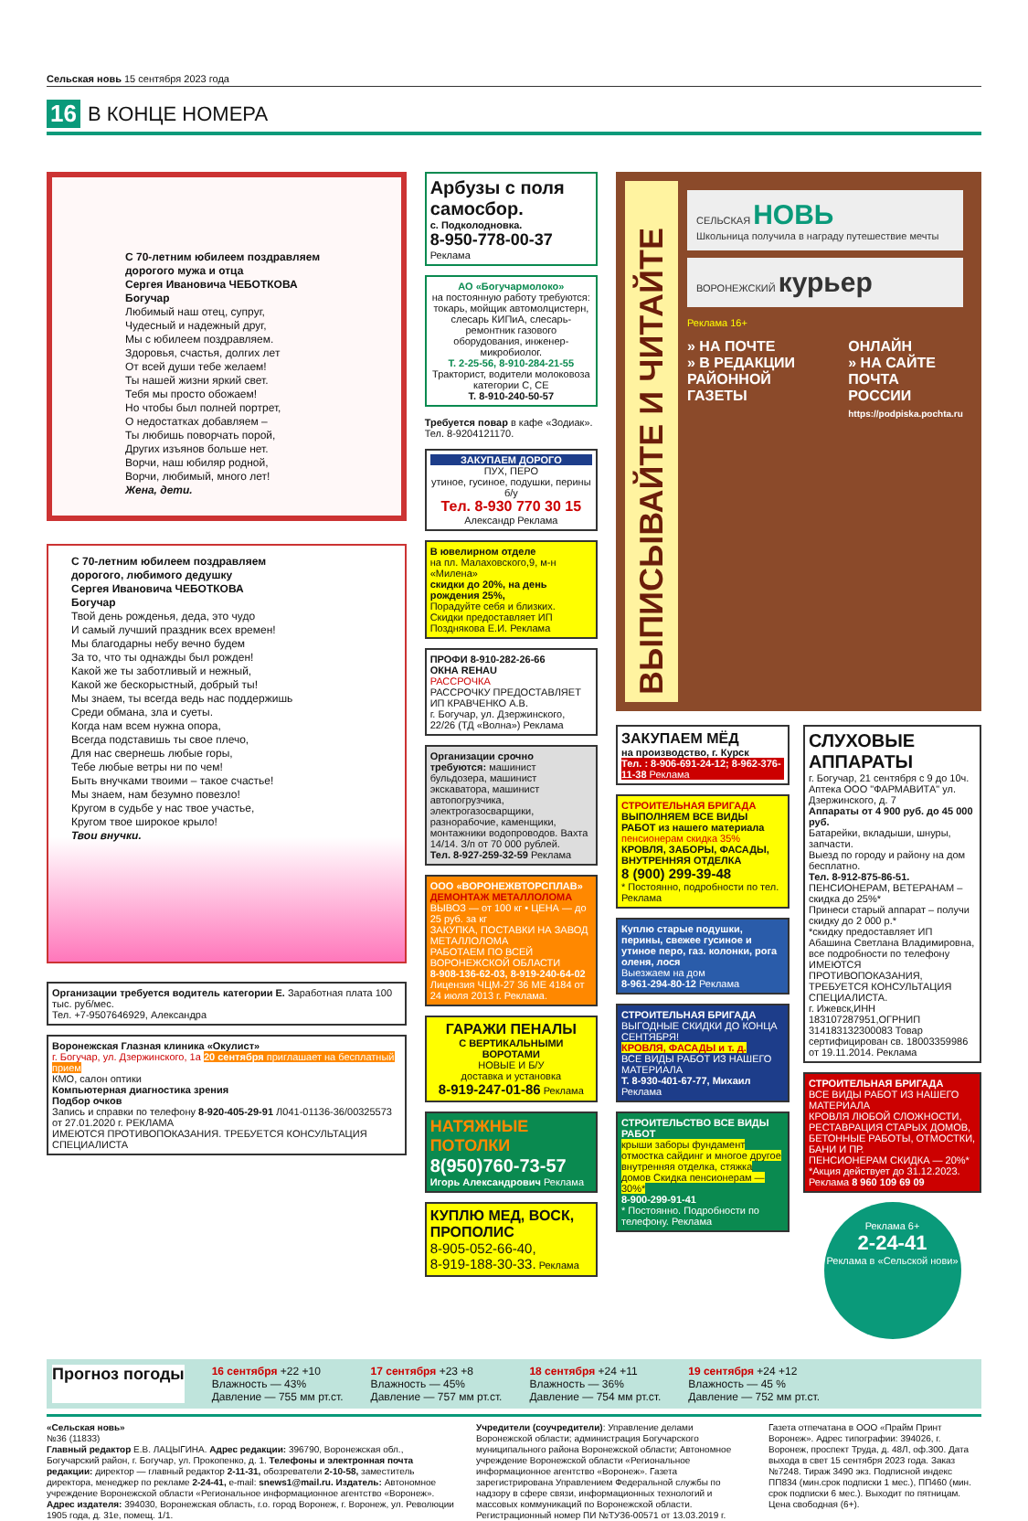Сельская новь 15 сентября 2023 года
16
В КОНЦЕ НОМЕРА
С 70-летним юбилеем поздравляем
дорогого мужа и отца
Сергея Ивановича ЧЕБОТКОВА
Богучар
Любимый наш отец, супруг,
Чудесный и надежный друг,
Мы с юбилеем поздравляем.
Здоровья, счастья, долгих лет
От всей души тебе желаем!
Ты нашей жизни яркий свет.
Тебя мы просто обожаем!
Но чтобы был полней портрет,
О недостатках добавляем –
Ты любишь поворчать порой,
Других изъянов больше нет.
Ворчи, наш юбиляр родной,
Ворчи, любимый, много лет!
Жена, дети.
С 70-летним юбилеем поздравляем
дорогого, любимого дедушку
Сергея Ивановича ЧЕБОТКОВА
Богучар
Твой день рожденья, деда, это чудо
И самый лучший праздник всех времен!
Мы благодарны небу вечно будем
За то, что ты однажды был рожден!
Какой же ты заботливый и нежный,
Какой же бескорыстный, добрый ты!
Мы знаем, ты всегда ведь нас поддержишь
Среди обмана, зла и суеты.
Когда нам всем нужна опора,
Всегда подставишь ты свое плечо,
Для нас свернешь любые горы,
Тебе любые ветры ни по чем!
Быть внучками твоими – такое счастье!
Мы знаем, нам безумно повезло!
Кругом в судьбе у нас твое участье,
Кругом твое широкое крыло!
Твои внучки.
Организации требуется водитель категории Е. Заработная плата 100 тыс. руб/мес.
Тел. +7-9507646929, Александра
Воронежская Глазная клиника «Окулист»
г. Богучар, ул. Дзержинского, 1а 20 сентября приглашает на бесплатный прием
КМО, салон оптики
Компьютерная диагностика зрения
Подбор очков
Запись и справки по телефону 8-920-405-29-91 Л041-01136-36/00325573 от 27.01.2020 г. РЕКЛАМА
ИМЕЮТСЯ ПРОТИВОПОКАЗАНИЯ. ТРЕБУЕТСЯ КОНСУЛЬТАЦИЯ СПЕЦИАЛИСТА
Арбузы с поля самосбор.
с. Подколодновка.
8-950-778-00-37 Реклама
АО «Богучармолоко»
на постоянную работу требуются:
токарь, мойщик автомолцистерн, слесарь КИПиА, слесарь-ремонтник газового оборудования, инженер-микробиолог.
Т. 2-25-56, 8-910-284-21-55
Тракторист, водители молоковоза категории С, СЕ
Т. 8-910-240-50-57
Требуется повар в кафе «Зодиак».
Тел. 8-9204121170.
ЗАКУПАЕМ ДОРОГО
ПУХ, ПЕРО
утиное, гусиное, подушки, перины б/у
Тел. 8-930 770 30 15
Александр Реклама
В ювелирном отделе
на пл. Малаховского,9, м-н «Милена»
скидки до 20%, на день рождения 25%,
Порадуйте себя и близких.
Скидки предоставляет ИП Позднякова Е.И. Реклама
ПРОФИ 8-910-282-26-66
ОКНА REHAU
РАССРОЧКА
РАССРОЧКУ ПРЕДОСТАВЛЯЕТ ИП КРАВЧЕНКО А.В.
г. Богучар, ул. Дзержинского, 22/26 (ТД «Волна») Реклама
Организации срочно требуются: машинист бульдозера, машинист экскаватора, машинист автопогрузчика, электрогазосварщики, разнорабочие, каменщики, монтажники водопроводов. Вахта 14/14. З/п от 70 000 рублей.
Тел. 8-927-259-32-59 Реклама
ООО «ВОРОНЕЖВТОРСПЛАВ»
ДЕМОНТАЖ МЕТАЛЛОЛОМА
ВЫВОЗ — от 100 кг • ЦЕНА — до 25 руб. за кг
ЗАКУПКА, ПОСТАВКИ НА ЗАВОД МЕТАЛЛОЛОМА
РАБОТАЕМ ПО ВСЕЙ ВОРОНЕЖСКОЙ ОБЛАСТИ
8-908-136-62-03, 8-919-240-64-02
Лицензия ЧЦМ-27 36 МЕ 4184 от 24 июля 2013 г. Реклама.
ГАРАЖИ ПЕНАЛЫ
С ВЕРТИКАЛЬНЫМИ ВОРОТАМИ
НОВЫЕ И Б/У
доставка и установка
8-919-247-01-86 Реклама
НАТЯЖНЫЕ ПОТОЛКИ
8(950)760-73-57
Игорь Александрович Реклама
КУПЛЮ МЕД, ВОСК, ПРОПОЛИС
8-905-052-66-40,
8-919-188-30-33. Реклама
ВЫПИСЫВАЙТЕ И ЧИТАЙТЕ
СЕЛЬСКАЯ НОВЬ
Школьница получила в награду путешествие мечты
ВОРОНЕЖСКИЙ курьер
Реклама 16+
» НА ПОЧТЕ
» В РЕДАКЦИИ РАЙОННОЙ ГАЗЕТЫ
ОНЛАЙН
» НА САЙТЕ ПОЧТА РОССИИ
https://podpiska.pochta.ru
ЗАКУПАЕМ МЁД
на производство, г. Курск
Тел. : 8-906-691-24-12; 8-962-376-11-38 Реклама
СТРОИТЕЛЬНАЯ БРИГАДА
ВЫПОЛНЯЕМ ВСЕ ВИДЫ РАБОТ из нашего материала
пенсионерам скидка 35%
КРОВЛЯ, ЗАБОРЫ, ФАСАДЫ, ВНУТРЕННЯЯ ОТДЕЛКА
8 (900) 299-39-48
* Постоянно, подробности по тел. Реклама
Куплю старые подушки, перины, свежее гусиное и утиное перо, газ. колонки, рога оленя, лося
Выезжаем на дом
8-961-294-80-12 Реклама
СТРОИТЕЛЬНАЯ БРИГАДА
ВЫГОДНЫЕ СКИДКИ ДО КОНЦА СЕНТЯБРЯ!
КРОВЛЯ, ФАСАДЫ и т. д.
ВСЕ ВИДЫ РАБОТ ИЗ НАШЕГО МАТЕРИАЛА
Т. 8-930-401-67-77, Михаил Реклама
СТРОИТЕЛЬСТВО ВСЕ ВИДЫ РАБОТ
крыши заборы фундамент отмостка сайдинг и многое другое внутренняя отделка, стяжка домов Скидка пенсионерам — 30%*
8-900-299-91-41
* Постоянно. Подробности по телефону. Реклама
СЛУХОВЫЕ АППАРАТЫ
г. Богучар, 21 сентября с 9 до 10ч.
Аптека ООО "ФАРМАВИТА" ул. Дзержинского, д. 7
Аппараты от 4 900 руб. до 45 000 руб.
Батарейки, вкладыши, шнуры, запчасти.
Выезд по городу и району на дом бесплатно.
Тел. 8-912-875-86-51.
ПЕНСИОНЕРАМ, ВЕТЕРАНАМ – скидка до 25%*
Принеси старый аппарат – получи скидку до 2 000 р.*
*скидку предоставляет ИП Абашина Светлана Владимировна, все подробности по телефону
ИМЕЮТСЯ ПРОТИВОПОКАЗАНИЯ, ТРЕБУЕТСЯ КОНСУЛЬТАЦИЯ СПЕЦИАЛИСТА.
г. Ижевск,ИНН 183107287951,ОГРНИП 314183132300083 Товар сертифицирован св. 18003359986 от 19.11.2014. Реклама
СТРОИТЕЛЬНАЯ БРИГАДА
ВСЕ ВИДЫ РАБОТ ИЗ НАШЕГО МАТЕРИАЛА
КРОВЛЯ ЛЮБОЙ СЛОЖНОСТИ, РЕСТАВРАЦИЯ СТАРЫХ ДОМОВ, БЕТОННЫЕ РАБОТЫ, ОТМОСТКИ, БАНИ И ПР.
ПЕНСИОНЕРАМ СКИДКА — 20%*
*Акция действует до 31.12.2023. Реклама 8 960 109 69 09
Реклама 6+
2-24-41
Реклама в «Сельской нови»
Прогноз погоды
16 сентября +22 +10
Влажность — 43%
Давление — 755 мм рт.ст.
17 сентября +23 +8
Влажность — 45%
Давление — 757 мм рт.ст.
18 сентября +24 +11
Влажность — 36%
Давление — 754 мм рт.ст.
19 сентября +24 +12
Влажность — 45 %
Давление — 752 мм рт.ст.
«Сельская новь»
№36 (11833)
Главный редактор Е.В. ЛАЦЫГИНА. Адрес редакции: 396790, Воронежская обл., Богучарский район, г. Богучар, ул. Прокопенко, д. 1. Телефоны и электронная почта редакции: директор — главный редактор 2-11-31, обозреватели 2-10-58, заместитель директора, менеджер по рекламе 2-24-41, e-mail: snews1@mail.ru. Издатель: Автономное учреждение Воронежской области «Региональное информационное агентство «Воронеж». Адрес издателя: 394030, Воронежская область, г.о. город Воронеж, г. Воронеж, ул. Революции 1905 года, д. 31е, помещ. 1/1.
Учредители (соучредители): Управление делами Воронежской области; администрация Богучарского муниципального района Воронежской области; Автономное учреждение Воронежской области «Региональное информационное агентство «Воронеж». Газета зарегистрирована Управлением Федеральной службы по надзору в сфере связи, информационных технологий и массовых коммуникаций по Воронежской области. Регистрационный номер ПИ №ТУ36-00571 от 13.03.2019 г.
Газета отпечатана в ООО «Прайм Принт Воронеж». Адрес типографии: 394026, г. Воронеж, проспект Труда, д. 48Л, оф.300. Дата выхода в свет 15 сентября 2023 года. Заказ №7248. Тираж 3490 экз. Подписной индекс ПП834 (мин.срок подписки 1 мес.), ПП460 (мин. срок подписки 6 мес.). Выходит по пятницам. Цена свободная (6+).